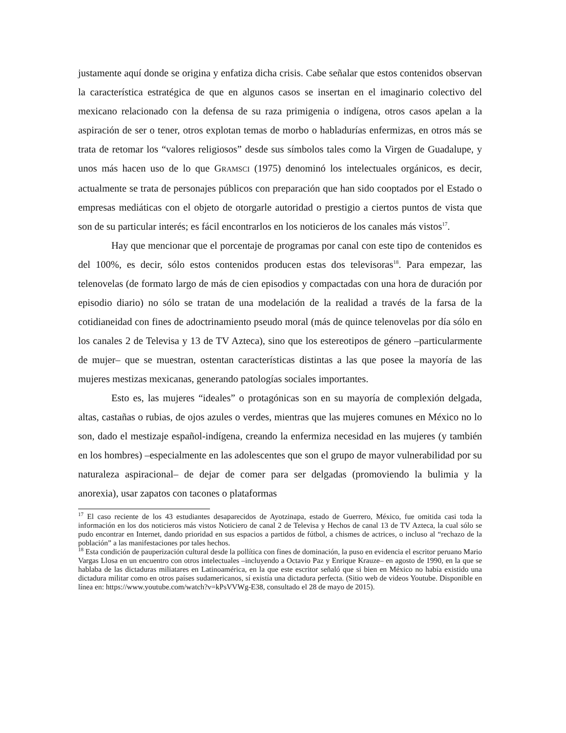justamente aquí donde se origina y enfatiza dicha crisis. Cabe señalar que estos contenidos observan la característica estratégica de que en algunos casos se insertan en el imaginario colectivo del mexicano relacionado con la defensa de su raza primigenia o indígena, otros casos apelan a la aspiración de ser o tener, otros explotan temas de morbo o habladurías enfermizas, en otros más se trata de retomar los “valores religiosos” desde sus símbolos tales como la Virgen de Guadalupe, y unos más hacen uso de lo que GRAMSCI (1975) denominó los intelectuales orgánicos, es decir, actualmente se trata de personajes públicos con preparación que han sido cooptados por el Estado o empresas mediáticas con el objeto de otorgarle autoridad o prestigio a ciertos puntos de vista que son de su particular interés; es fácil encontrarlos en los noticieros de los canales más vistos<sup>17</sup>.
Hay que mencionar que el porcentaje de programas por canal con este tipo de contenidos es del 100%, es decir, sólo estos contenidos producen estas dos televisoras<sup>18</sup>. Para empezar, las telenovelas (de formato largo de más de cien episodios y compactadas con una hora de duración por episodio diario) no sólo se tratan de una modelación de la realidad a través de la farsa de la cotidianeidad con fines de adoctrinamiento pseudo moral (más de quince telenovelas por día sólo en los canales 2 de Televisa y 13 de TV Azteca), sino que los estereotipos de género –particularmente de mujer– que se muestran, ostentan características distintas a las que posee la mayoría de las mujeres mestizas mexicanas, generando patologías sociales importantes.
Esto es, las mujeres “ideales” o protagónicas son en su mayoría de complexión delgada, altas, castañas o rubias, de ojos azules o verdes, mientras que las mujeres comunes en México no lo son, dado el mestizaje español-indígena, creando la enfermiza necesidad en las mujeres (y también en los hombres) –especialmente en las adolescentes que son el grupo de mayor vulnerabilidad por su naturaleza aspiracional– de dejar de comer para ser delgadas (promoviendo la bulimia y la anorexia), usar zapatos con tacones o plataformas
<sup>17</sup> El caso reciente de los 43 estudiantes desaparecidos de Ayotzinapa, estado de Guerrero, México, fue omitida casi toda la información en los dos noticieros más vistos Noticiero de canal 2 de Televisa y Hechos de canal 13 de TV Azteca, la cual sólo se pudo encontrar en Internet, dando prioridad en sus espacios a partidos de fútbol, a chismes de actrices, o incluso al “rechazo de la población” a las manifestaciones por tales hechos.
<sup>18</sup> Esta condición de pauperización cultural desde la pollítica con fines de dominación, la puso en evidencia el escritor peruano Mario Vargas Llosa en un encuentro con otros intelectuales –incluyendo a Octavio Paz y Enrique Krauze– en agosto de 1990, en la que se hablaba de las dictaduras miliatares en Latinoamérica, en la que este escritor señaló que si bien en México no había existido una dictadura militar como en otros países sudamericanos, sí existía una dictadura perfecta. (Sitio web de videos Youtube. Disponible en línea en: https://www.youtube.com/watch?v=kPsVVWg-E38, consultado el 28 de mayo de 2015).